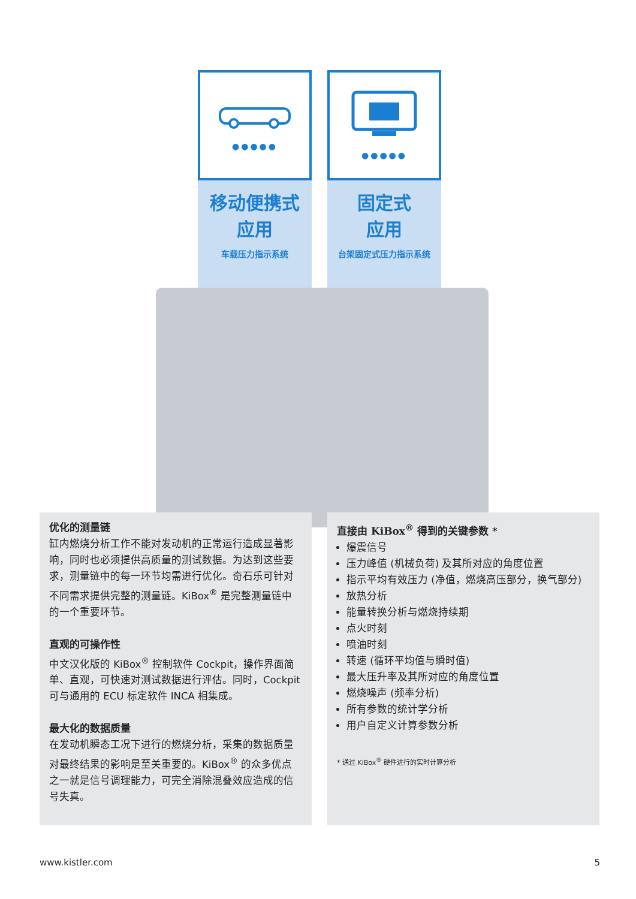●●●●●
移动便携式
应用
车载压力指示系统
●●●●●
固定式
应用
台架固定式压力指示系统
优化的测量链
缸内燃烧分析工作不能对发动机的正常运行造成显著影响，同时也必须提供高质量的测试数据。为达到这些要求，测量链中的每一环节均需进行优化。奇石乐可针对不同需求提供完整的测量链。KiBox<sup>®</sup> 是完整测量链中的一个重要环节。
直观的可操作性
中文汉化版的 KiBox<sup>®</sup> 控制软件 Cockpit，操作界面简单、直观，可快速对测试数据进行评估。同时，Cockpit 可与通用的 ECU 标定软件 INCA 相集成。
最大化的数据质量
在发动机瞬态工况下进行的燃烧分析，采集的数据质量对最终结果的影响是至关重要的。KiBox<sup>®</sup> 的众多优点之一就是信号调理能力，可完全消除混叠效应造成的信号失真。
直接由 KiBox<sup>®</sup> 得到的关键参数 *
爆震信号
压力峰值 (机械负荷) 及其所对应的角度位置
指示平均有效压力 (净值，燃烧高压部分，换气部分)
放热分析
能量转换分析与燃烧持续期
点火时刻
喷油时刻
转速 (循环平均值与瞬时值)
最大压升率及其所对应的角度位置
燃烧噪声 (频率分析)
所有参数的统计学分析
用户自定义计算参数分析
* 通过 KiBox<sup>®</sup> 硬件进行的实时计算分析
www.kistler.com 5